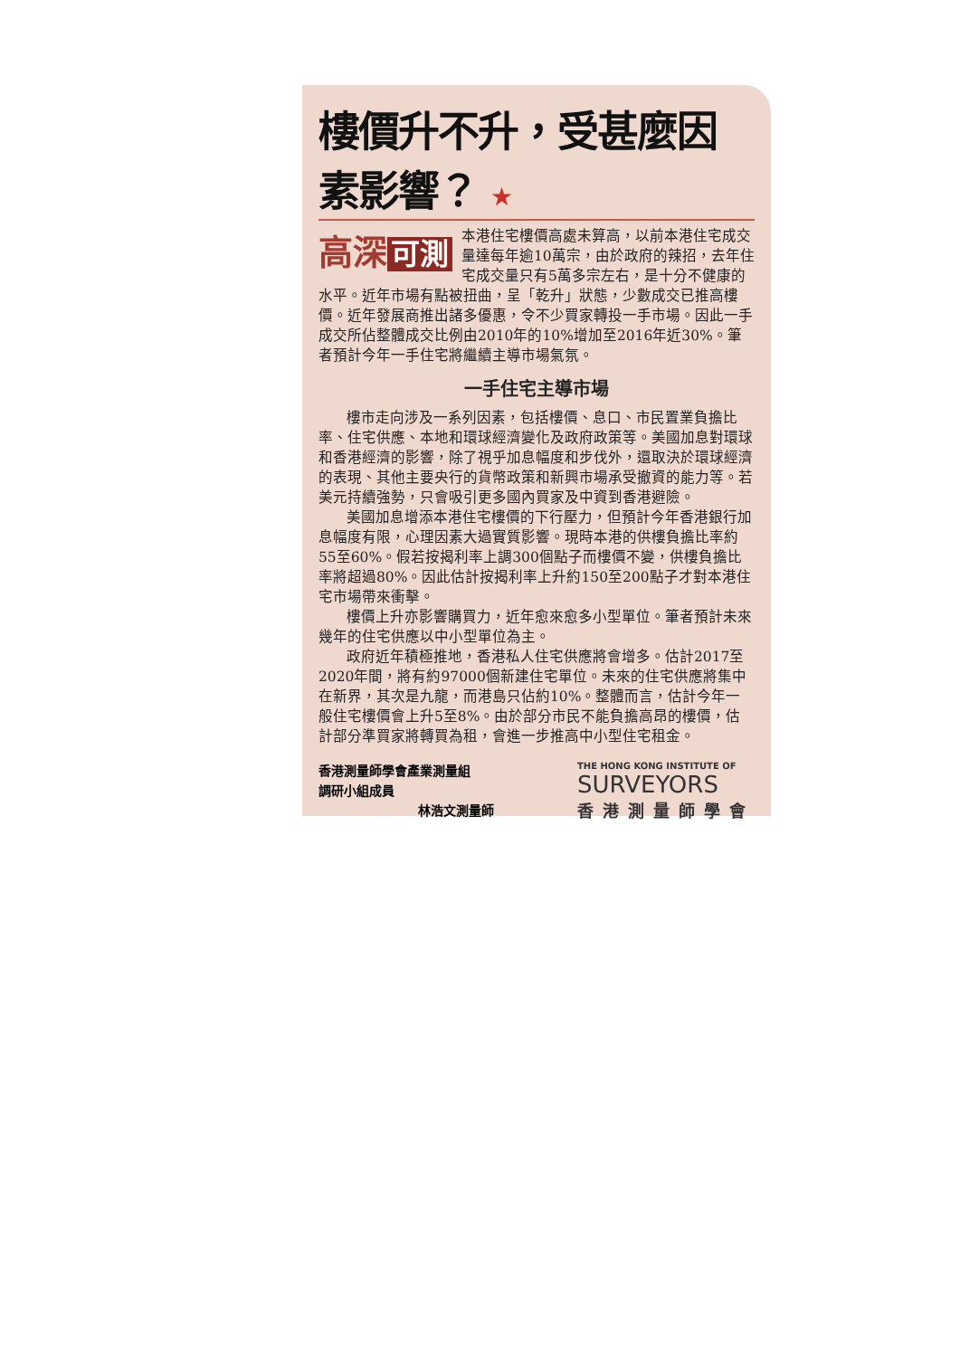樓價升不升，受甚麼因素影響？ ★
高深 可測
本港住宅樓價高處未算高，以前本港住宅成交量達每年逾10萬宗，由於政府的辣招，去年住宅成交量只有5萬多宗左右，是十分不健康的水平。近年市場有點被扭曲，呈「乾升」狀態，少數成交已推高樓價。近年發展商推出諸多優惠，令不少買家轉投一手市場。因此一手成交所佔整體成交比例由2010年的10%增加至2016年近30%。筆者預計今年一手住宅將繼續主導市場氣氛。
一手住宅主導市場
樓市走向涉及一系列因素，包括樓價、息口、市民置業負擔比率、住宅供應、本地和環球經濟變化及政府政策等。美國加息對環球和香港經濟的影響，除了視乎加息幅度和步伐外，還取決於環球經濟的表現、其他主要央行的貨幣政策和新興市場承受撤資的能力等。若美元持續強勢，只會吸引更多國內買家及中資到香港避險。
美國加息增添本港住宅樓價的下行壓力，但預計今年香港銀行加息幅度有限，心理因素大過實質影響。現時本港的供樓負擔比率約55至60%。假若按揭利率上調300個點子而樓價不變，供樓負擔比率將超過80%。因此估計按揭利率上升約150至200點子才對本港住宅市場帶來衝擊。
樓價上升亦影響購買力，近年愈來愈多小型單位。筆者預計未來幾年的住宅供應以中小型單位為主。
政府近年積極推地，香港私人住宅供應將會增多。估計2017至2020年間，將有約97000個新建住宅單位。未來的住宅供應將集中在新界，其次是九龍，而港島只佔約10%。整體而言，估計今年一般住宅樓價會上升5至8%。由於部分市民不能負擔高昂的樓價，估計部分準買家將轉買為租，會進一步推高中小型住宅租金。
香港測量師學會產業測量組
調研小組成員
林浩文測量師
THE HONG KONG INSTITUTE OF
SURVEYORS
香港測量師學會